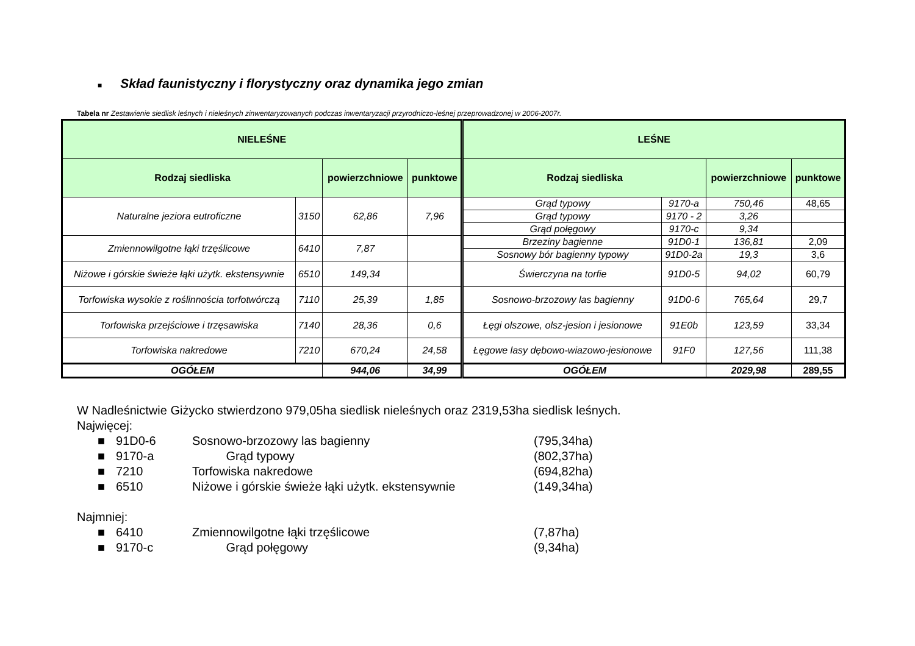■ Skład faunistyczny i florystyczny oraz dynamika jego zmian
Tabela nr Zestawienie siedlisk leśnych i nieleśnych zinwentaryzowanych podczas inwentaryzacji przyrodniczo-leśnej przeprowadzonej w 2006-2007r.
| NIELEŚNE | | | | LEŚNE | | | |
| --- | --- | --- | --- | --- | --- | --- | --- |
| Rodzaj siedliska | | powierzchniowe | punktowe | Rodzaj siedliska | | powierzchniowe | punktowe |
| Naturalne jeziora eutroficzne | 3150 | 62,86 | 7,96 | Grąd typowy | 9170-a | 750,46 | 48,65 |
| | | | | Grąd typowy | 9170 - 2 | 3,26 | |
| | | | | Grąd połęgowy | 9170-c | 9,34 | |
| Zmiennowilgotne łąki trzęślicowe | 6410 | 7,87 | | Brzeziny bagienne | 91D0-1 | 136,81 | 2,09 |
| | | | | Sosnowy bór bagienny typowy | 91D0-2a | 19,3 | 3,6 |
| Niżowe i górskie świeże łąki użytk. ekstensywnie | 6510 | 149,34 | | Świerczyna na torfie | 91D0-5 | 94,02 | 60,79 |
| Torfowiska wysokie z roślinnościa torfotwórczą | 7110 | 25,39 | 1,85 | Sosnowo-brzozowy las bagienny | 91D0-6 | 765,64 | 29,7 |
| Torfowiska przejściowe i trzęsawiska | 7140 | 28,36 | 0,6 | Łęgi olszowe, olsz-jesion i jesionowe | 91E0b | 123,59 | 33,34 |
| Torfowiska nakredowe | 7210 | 670,24 | 24,58 | Łęgowe lasy dębowo-wiazowo-jesionowe | 91F0 | 127,56 | 111,38 |
| OGÓŁEM | | 944,06 | 34,99 | OGÓŁEM | | 2029,98 | 289,55 |
W Nadleśnictwie Giżycko stwierdzono 979,05ha siedlisk nieleśnych oraz 2319,53ha siedlisk leśnych.
Najwięcej:
■ 91D0-6 Sosnowo-brzozowy las bagienny (795,34ha)
■ 9170-a Grąd typowy (802,37ha)
■ 7210 Torfowiska nakredowe (694,82ha)
■ 6510 Niżowe i górskie świeże łąki użytk. ekstensywnie (149,34ha)
Najmniej:
■ 6410 Zmiennowilgotne łąki trzęślicowe (7,87ha)
■ 9170-c Grąd połęgowy (9,34ha)